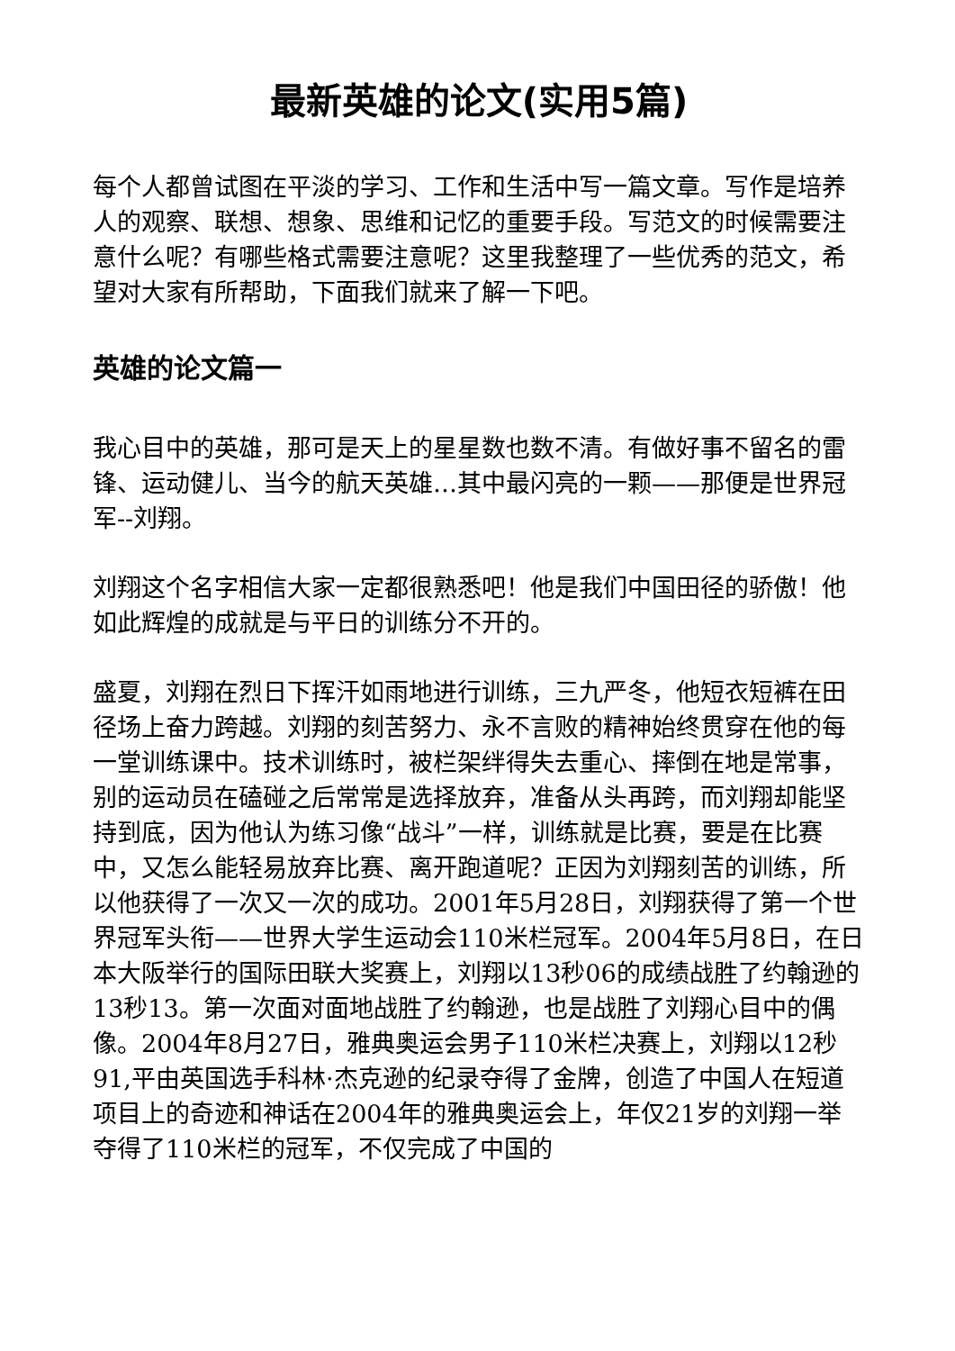最新英雄的论文(实用5篇)
每个人都曾试图在平淡的学习、工作和生活中写一篇文章。写作是培养人的观察、联想、想象、思维和记忆的重要手段。写范文的时候需要注意什么呢？有哪些格式需要注意呢？这里我整理了一些优秀的范文，希望对大家有所帮助，下面我们就来了解一下吧。
英雄的论文篇一
我心目中的英雄，那可是天上的星星数也数不清。有做好事不留名的雷锋、运动健儿、当今的航天英雄…其中最闪亮的一颗——那便是世界冠军--刘翔。
刘翔这个名字相信大家一定都很熟悉吧！他是我们中国田径的骄傲！他如此辉煌的成就是与平日的训练分不开的。
盛夏，刘翔在烈日下挥汗如雨地进行训练，三九严冬，他短衣短裤在田径场上奋力跨越。刘翔的刻苦努力、永不言败的精神始终贯穿在他的每一堂训练课中。技术训练时，被栏架绊得失去重心、摔倒在地是常事，别的运动员在磕碰之后常常是选择放弃，准备从头再跨，而刘翔却能坚持到底，因为他认为练习像“战斗”一样，训练就是比赛，要是在比赛中，又怎么能轻易放弃比赛、离开跑道呢？正因为刘翔刻苦的训练，所以他获得了一次又一次的成功。2001年5月28日，刘翔获得了第一个世界冠军头衔——世界大学生运动会110米栏冠军。2004年5月8日，在日本大阪举行的国际田联大奖赛上，刘翔以13秒06的成绩战胜了约翰逊的13秒13。第一次面对面地战胜了约翰逊，也是战胜了刘翔心目中的偶像。2004年8月27日，雅典奥运会男子110米栏决赛上，刘翔以12秒91,平由英国选手科林·杰克逊的纪录夺得了金牌，创造了中国人在短道项目上的奇迹和神话在2004年的雅典奥运会上，年仅21岁的刘翔一举夺得了110米栏的冠军，不仅完成了中国的